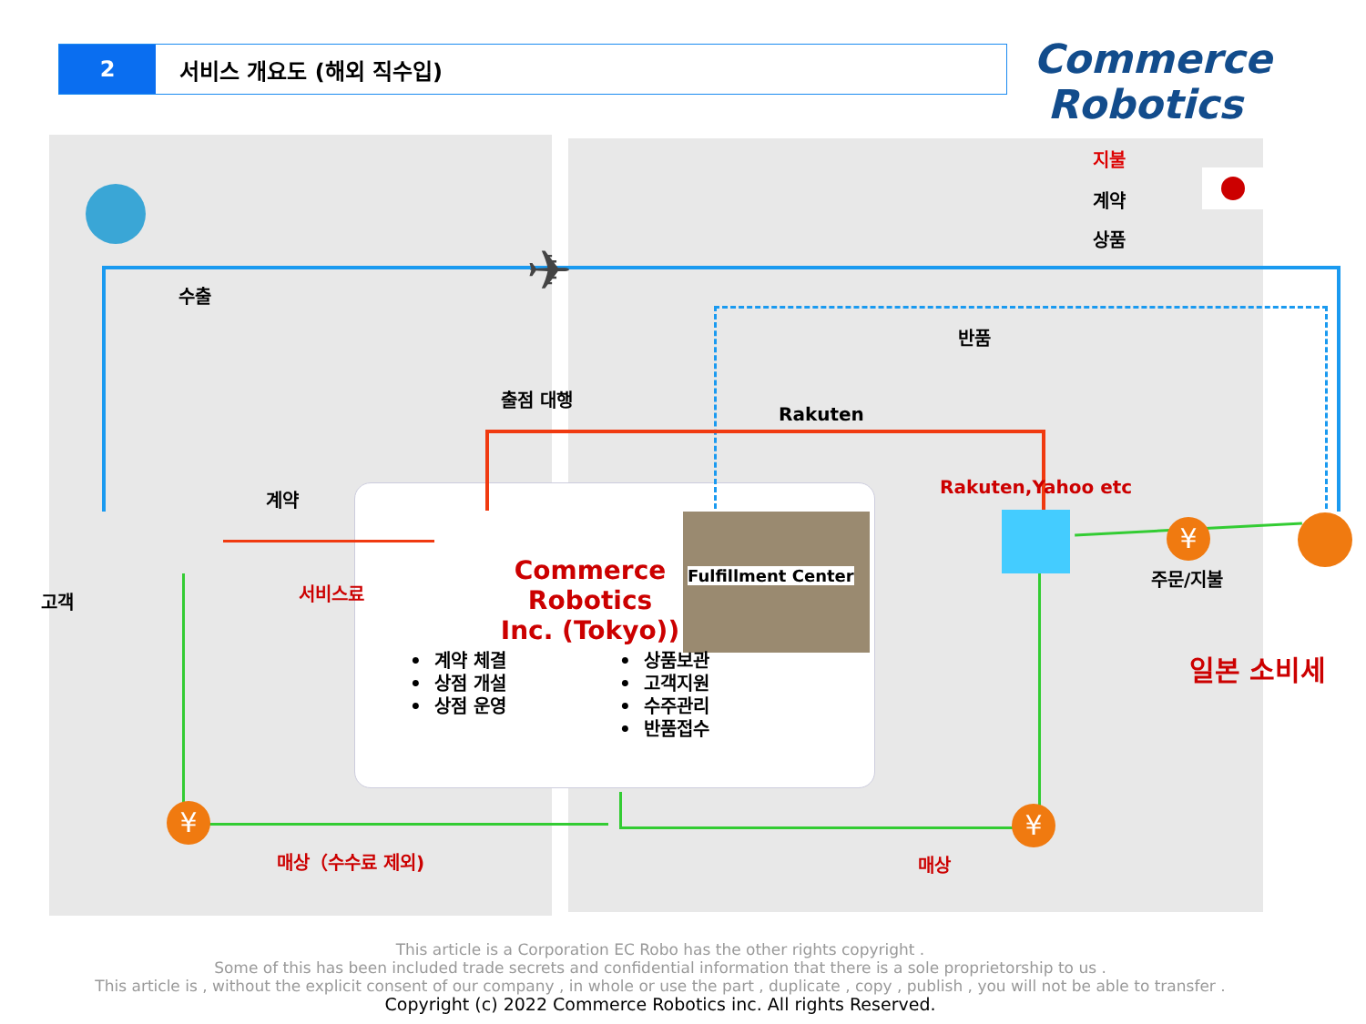2
서비스 개요도 (해외 직수입)
Commerce
Robotics
지불
계약
상품
수출 ✈
반품
출점 대행
Rakuten
Rakuten,Yahoo etc
계약
고객 서비스료
Commerce Robotics Inc. (Tokyo))
Fulfillment Center 주문/지불
일본 소비세
• 계약 체결
• 상점 개설
• 상점 운영
• 상품보관
• 고객지원
• 수주관리
• 반품접수
¥ ¥
¥
매상（수수료 제외) 매상
This article is a Corporation EC Robo has the other rights copyright .
Some of this has been included trade secrets and confidential information that there is a sole proprietorship to us .
This article is , without the explicit consent of our company , in whole or use the part , duplicate , copy , publish , you will not be able to transfer .
Copyright (c) 2022 Commerce Robotics inc. All rights Reserved.